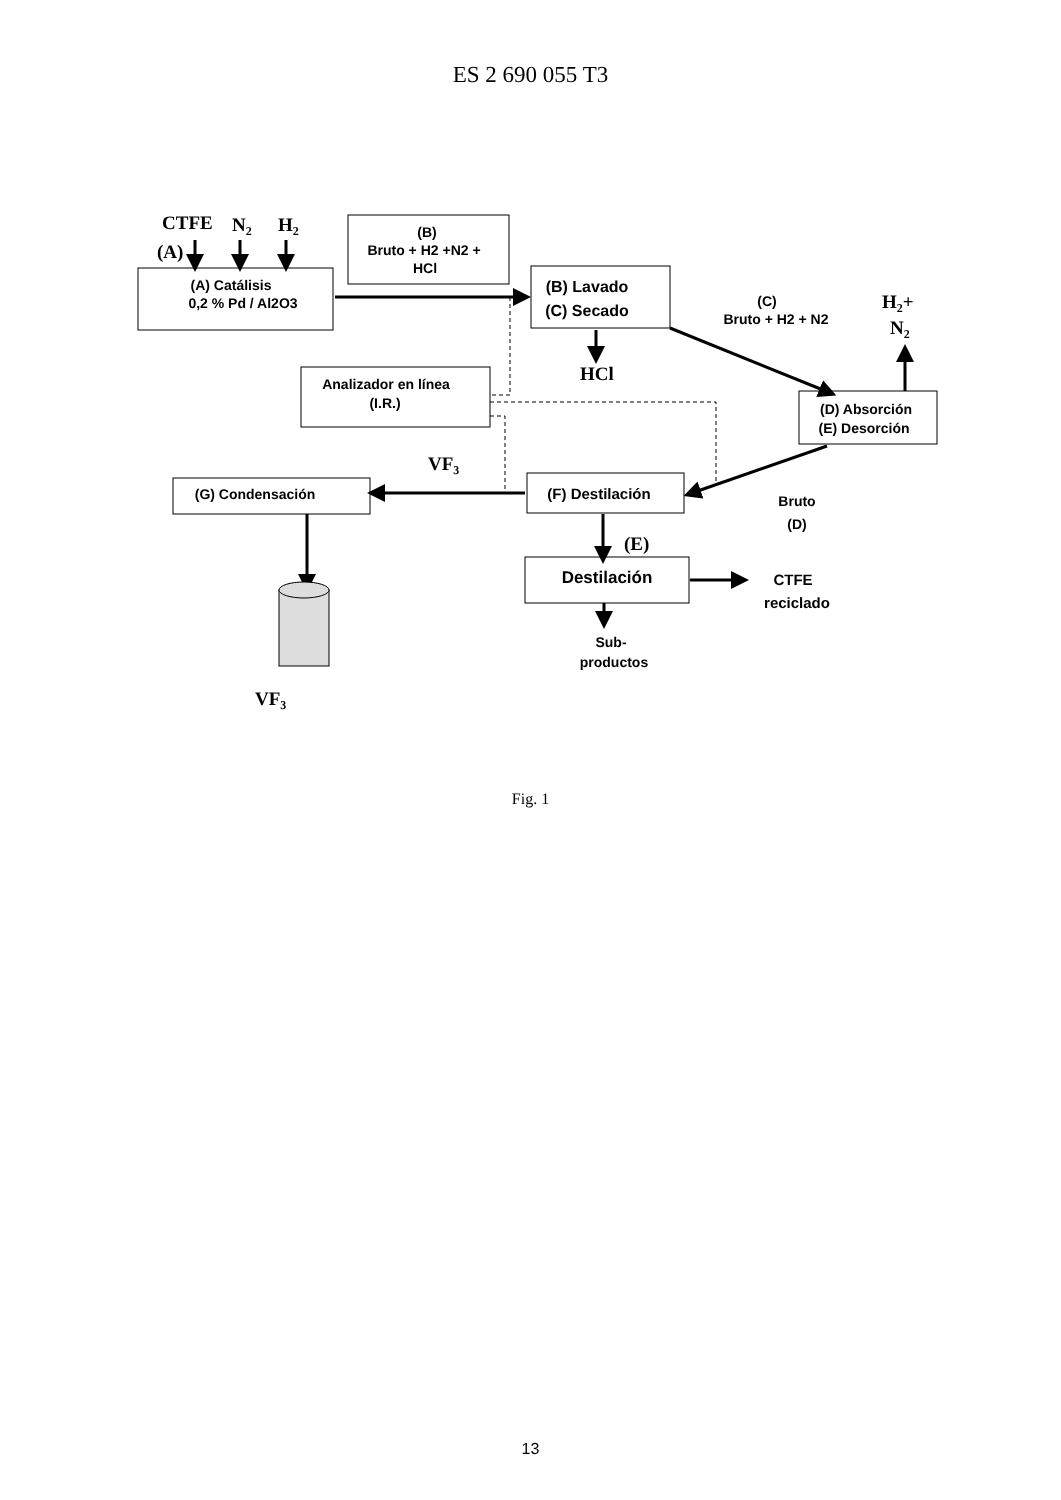ES 2 690 055 T3
CTFE
N2
H2
(A)
HCl
H2+
N2
VF3
(E)
VF3
(B)
Bruto + H2 +N2 +
HCl
(A) Catálisis
0,2 % Pd / Al2O3
(B) Lavado
(C) Secado
(C)
Bruto + H2 + N2
Analizador en línea
(I.R.)
(D) Absorción
(E) Desorción
(F) Destilación
(G) Condensación
Bruto
(D)
Destilación
CTFE
reciclado
Sub-
productos
Fig. 1
13